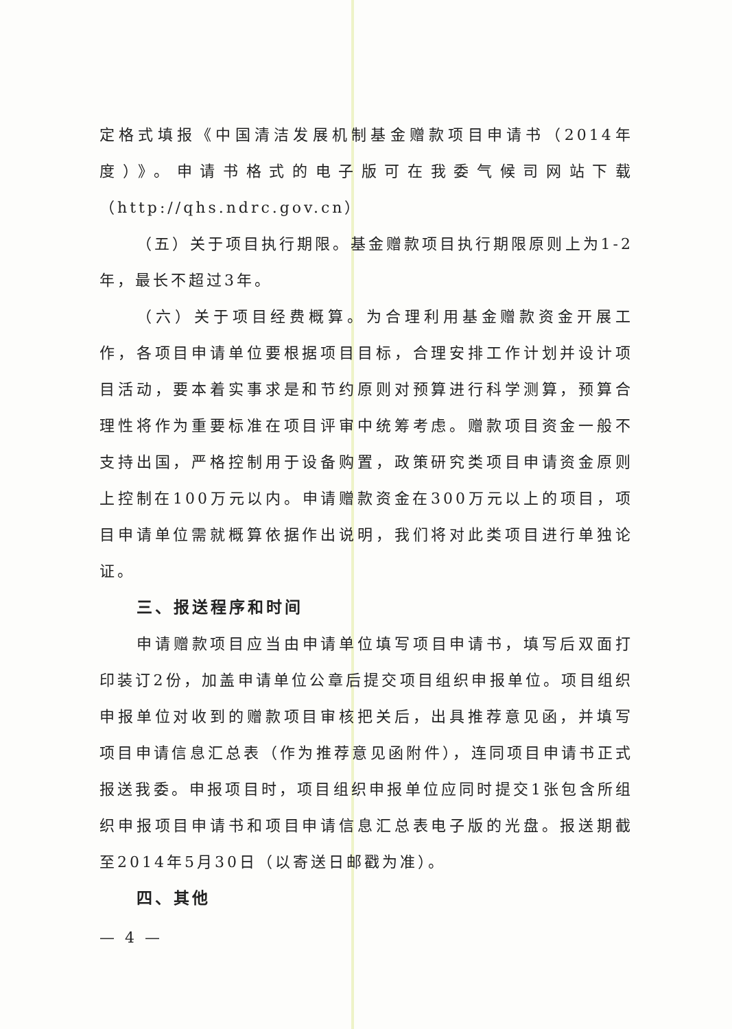定格式填报《中国清洁发展机制基金赠款项目申请书（2014年度）》。申请书格式的电子版可在我委气候司网站下载（http://qhs.ndrc.gov.cn）
（五）关于项目执行期限。基金赠款项目执行期限原则上为1-2年，最长不超过3年。
（六）关于项目经费概算。为合理利用基金赠款资金开展工作，各项目申请单位要根据项目目标，合理安排工作计划并设计项目活动，要本着实事求是和节约原则对预算进行科学测算，预算合理性将作为重要标准在项目评审中统筹考虑。赠款项目资金一般不支持出国，严格控制用于设备购置，政策研究类项目申请资金原则上控制在100万元以内。申请赠款资金在300万元以上的项目，项目申请单位需就概算依据作出说明，我们将对此类项目进行单独论证。
三、报送程序和时间
申请赠款项目应当由申请单位填写项目申请书，填写后双面打印装订2份，加盖申请单位公章后提交项目组织申报单位。项目组织申报单位对收到的赠款项目审核把关后，出具推荐意见函，并填写项目申请信息汇总表（作为推荐意见函附件），连同项目申请书正式报送我委。申报项目时，项目组织申报单位应同时提交1张包含所组织申报项目申请书和项目申请信息汇总表电子版的光盘。报送期截至2014年5月30日（以寄送日邮戳为准）。
四、其他
— 4 —